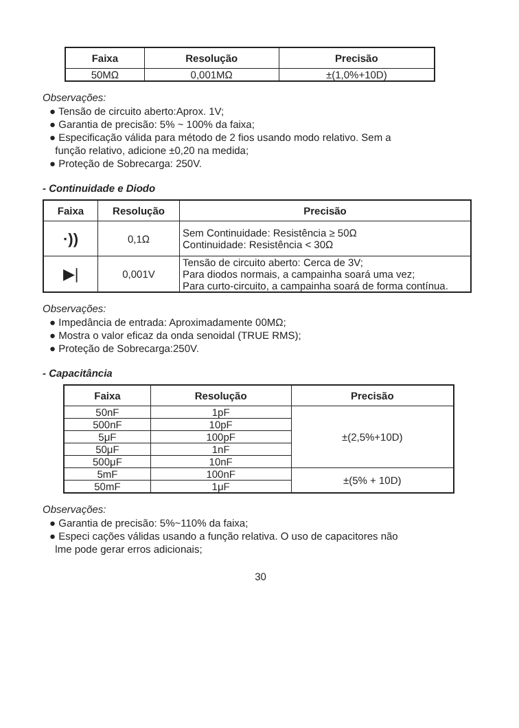| Faixa | Resolução | Precisão |
| --- | --- | --- |
| 50MΩ | 0,001MΩ | ±(1,0%+10D) |
Observações:
● Tensão de circuito aberto:Aprox. 1V;
● Garantia de precisão: 5% ~ 100% da faixa;
● Especificação válida para método de 2 fios usando modo relativo. Sem a
função relativo, adicione ±0,20 na medida;
● Proteção de Sobrecarga: 250V.
- Continuidade e Diodo
| Faixa | Resolução | Precisão |
| --- | --- | --- |
| ·)) | 0,1Ω | Sem Continuidade: Resistência ≥ 50Ω Continuidade: Resistência < 30Ω |
| ▶/ | 0,001V | Tensão de circuito aberto: Cerca de 3V; Para diodos normais, a campainha soará uma vez; Para curto-circuito, a campainha soará de forma contínua. |
Observações:
● Impedância de entrada: Aproximadamente 00MΩ;
● Mostra o valor eficaz da onda senoidal (TRUE RMS);
● Proteção de Sobrecarga:250V.
- Capacitância
| Faixa | Resolução | Precisão |
| --- | --- | --- |
| 50nF | 1pF | ±(2,5%+10D) |
| 500nF | 10pF | |
| 5μF | 100pF | |
| 50μF | 1nF | |
| 500μF | 10nF | |
| 5mF | 100nF | ±(5% + 10D) |
| 50mF | 1μF | |
Observações:
● Garantia de precisão: 5%~110% da faixa;
● Especi cações válidas usando a função relativa. O uso de capacitores não
lme pode gerar erros adicionais;
30